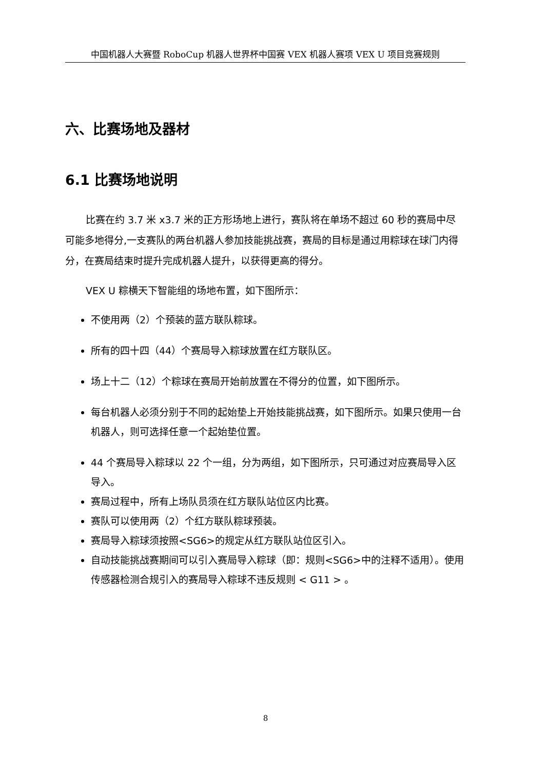中国机器人大赛暨 RoboCup 机器人世界杯中国赛 VEX 机器人赛项 VEX U 项目竞赛规则
六、比赛场地及器材
6.1 比赛场地说明
比赛在约 3.7 米 x3.7 米的正方形场地上进行，赛队将在单场不超过 60 秒的赛局中尽可能多地得分,一支赛队的两台机器人参加技能挑战赛，赛局的目标是通过用粽球在球门内得分，在赛局结束时提升完成机器人提升，以获得更高的得分。
VEX U 粽横天下智能组的场地布置，如下图所示：
不使用两（2）个预装的蓝方联队粽球。
所有的四十四（44）个赛局导入粽球放置在红方联队区。
场上十二（12）个粽球在赛局开始前放置在不得分的位置，如下图所示。
每台机器人必须分别于不同的起始垫上开始技能挑战赛，如下图所示。如果只使用一台机器人，则可选择任意一个起始垫位置。
44 个赛局导入粽球以 22 个一组，分为两组，如下图所示，只可通过对应赛局导入区导入。
赛局过程中，所有上场队员须在红方联队站位区内比赛。
赛队可以使用两（2）个红方联队粽球预装。
赛局导入粽球须按照<SG6>的规定从红方联队站位区引入。
自动技能挑战赛期间可以引入赛局导入粽球（即：规则<SG6>中的注释不适用）。使用传感器检测合规引入的赛局导入粽球不违反规则 < G11 > 。
8